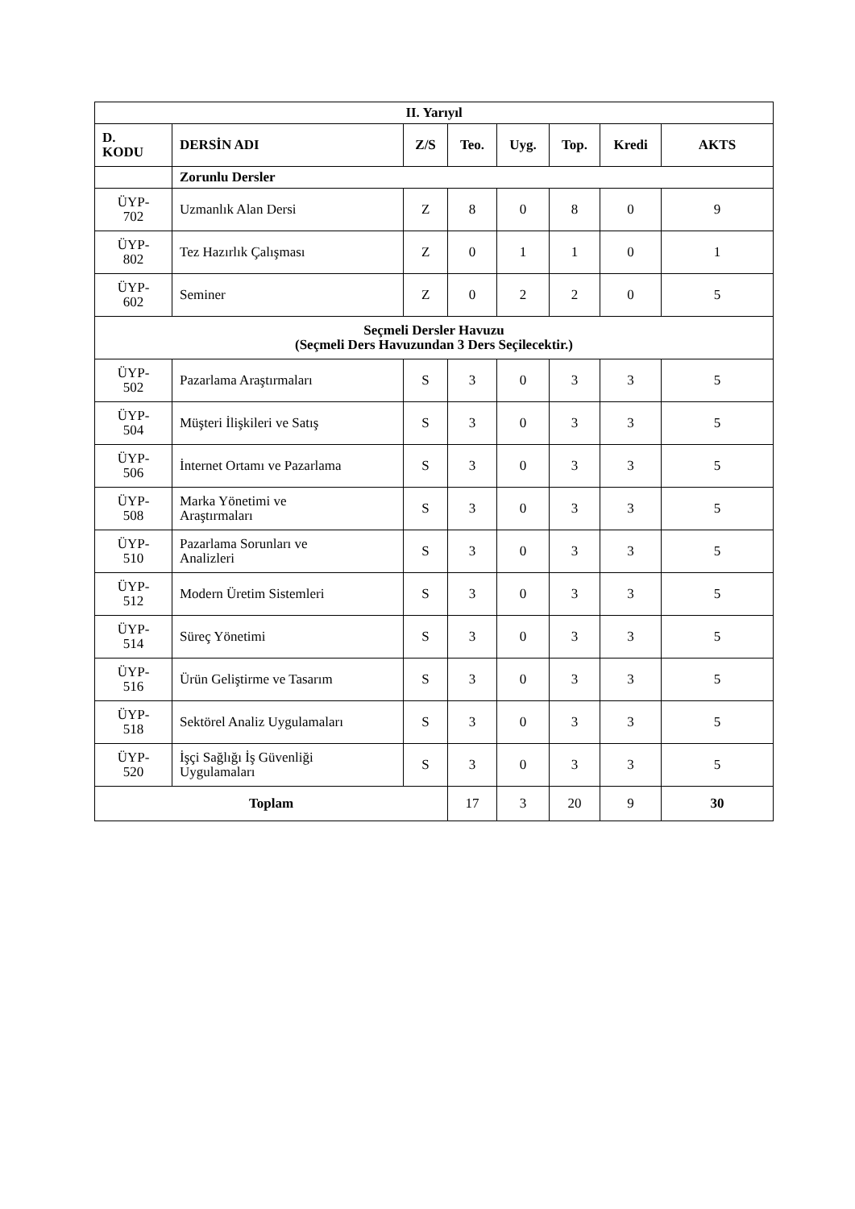| II. Yarıyıl | | | | | | | |
| --- | --- | --- | --- | --- | --- | --- | --- |
| D. KODU | DERSİN ADI | Z/S | Teo. | Uyg. | Top. | Kredi | AKTS |
| | Zorunlu Dersler | | | | | | |
| ÜYP- 702 | Uzmanlık Alan Dersi | Z | 8 | 0 | 8 | 0 | 9 |
| ÜYP- 802 | Tez Hazırlık Çalışması | Z | 0 | 1 | 1 | 0 | 1 |
| ÜYP- 602 | Seminer | Z | 0 | 2 | 2 | 0 | 5 |
| Seçmeli Dersler Havuzu (Seçmeli Ders Havuzundan 3 Ders Seçilecektir.) | | | | | | | |
| ÜYP- 502 | Pazarlama Araştırmaları | S | 3 | 0 | 3 | 3 | 5 |
| ÜYP- 504 | Müşteri İlişkileri ve Satış | S | 3 | 0 | 3 | 3 | 5 |
| ÜYP- 506 | İnternet Ortamı ve Pazarlama | S | 3 | 0 | 3 | 3 | 5 |
| ÜYP- 508 | Marka Yönetimi ve Araştırmaları | S | 3 | 0 | 3 | 3 | 5 |
| ÜYP- 510 | Pazarlama Sorunları ve Analizleri | S | 3 | 0 | 3 | 3 | 5 |
| ÜYP- 512 | Modern Üretim Sistemleri | S | 3 | 0 | 3 | 3 | 5 |
| ÜYP- 514 | Süreç Yönetimi | S | 3 | 0 | 3 | 3 | 5 |
| ÜYP- 516 | Ürün Geliştirme ve Tasarım | S | 3 | 0 | 3 | 3 | 5 |
| ÜYP- 518 | Sektörel Analiz Uygulamaları | S | 3 | 0 | 3 | 3 | 5 |
| ÜYP- 520 | İşçi Sağlığı İş Güvenliği Uygulamaları | S | 3 | 0 | 3 | 3 | 5 |
| Toplam | | | 17 | 3 | 20 | 9 | 30 |